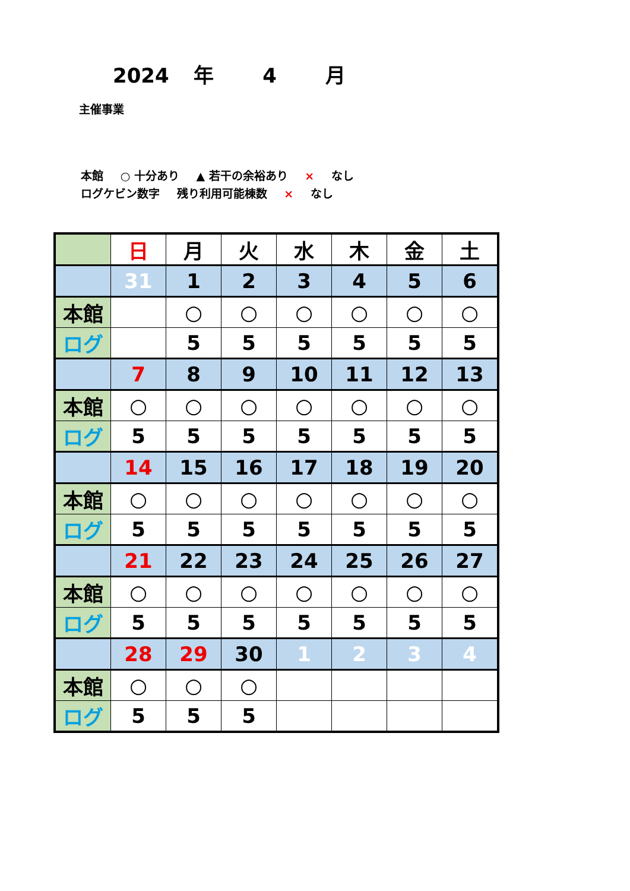2024 年 4 月
主催事業
本館 ○ 十分あり ▲ 若干の余裕あり × なし
ログケビン数字 残り利用可能棟数 × なし
| | 日 | 月 | 火 | 水 | 木 | 金 | 土 |
| | 31 | 1 | 2 | 3 | 4 | 5 | 6 |
| 本館 | | ○ | ○ | ○ | ○ | ○ | ○ |
| ログ | | 5 | 5 | 5 | 5 | 5 | 5 |
| | 7 | 8 | 9 | 10 | 11 | 12 | 13 |
| 本館 | ○ | ○ | ○ | ○ | ○ | ○ | ○ |
| ログ | 5 | 5 | 5 | 5 | 5 | 5 | 5 |
| | 14 | 15 | 16 | 17 | 18 | 19 | 20 |
| 本館 | ○ | ○ | ○ | ○ | ○ | ○ | ○ |
| ログ | 5 | 5 | 5 | 5 | 5 | 5 | 5 |
| | 21 | 22 | 23 | 24 | 25 | 26 | 27 |
| 本館 | ○ | ○ | ○ | ○ | ○ | ○ | ○ |
| ログ | 5 | 5 | 5 | 5 | 5 | 5 | 5 |
| | 28 | 29 | 30 | 1 | 2 | 3 | 4 |
| 本館 | ○ | ○ | ○ | | | | |
| ログ | 5 | 5 | 5 | | | | |